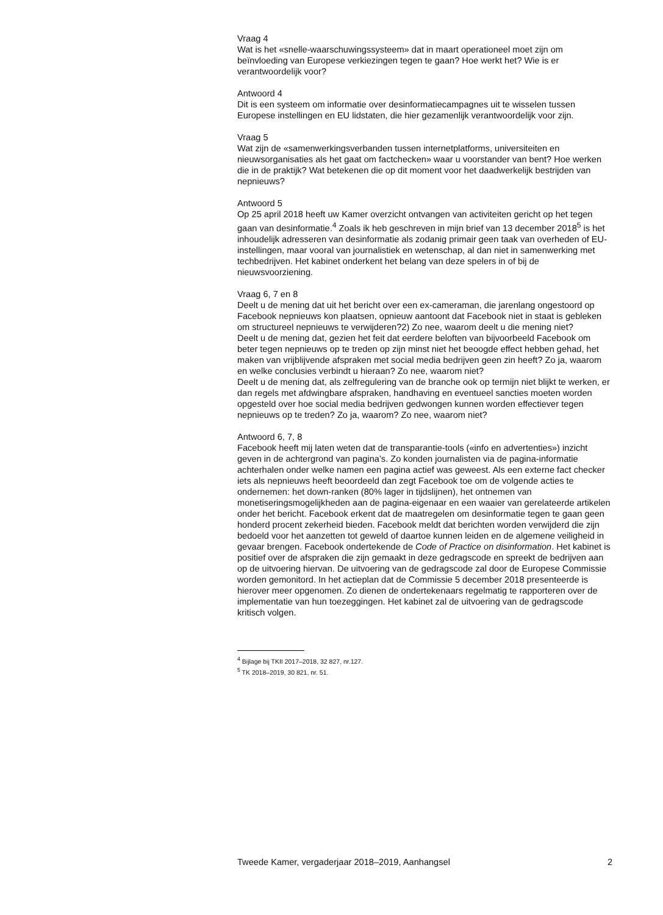Vraag 4
Wat is het «snelle-waarschuwingssysteem» dat in maart operationeel moet zijn om beïnvloeding van Europese verkiezingen tegen te gaan? Hoe werkt het? Wie is er verantwoordelijk voor?
Antwoord 4
Dit is een systeem om informatie over desinformatiecampagnes uit te wisselen tussen Europese instellingen en EU lidstaten, die hier gezamenlijk verantwoordelijk voor zijn.
Vraag 5
Wat zijn de «samenwerkingsverbanden tussen internetplatforms, universiteiten en nieuwsorganisaties als het gaat om factchecken» waar u voorstander van bent? Hoe werken die in de praktijk? Wat betekenen die op dit moment voor het daadwerkelijk bestrijden van nepnieuws?
Antwoord 5
Op 25 april 2018 heeft uw Kamer overzicht ontvangen van activiteiten gericht op het tegen gaan van desinformatie.<sup>4</sup> Zoals ik heb geschreven in mijn brief van 13 december 2018<sup>5</sup> is het inhoudelijk adresseren van desinformatie als zodanig primair geen taak van overheden of EU-instellingen, maar vooral van journalistiek en wetenschap, al dan niet in samenwerking met techbedrijven. Het kabinet onderkent het belang van deze spelers in of bij de nieuwsvoorziening.
Vraag 6, 7 en 8
Deelt u de mening dat uit het bericht over een ex-cameraman, die jarenlang ongestoord op Facebook nepnieuws kon plaatsen, opnieuw aantoont dat Facebook niet in staat is gebleken om structureel nepnieuws te verwijderen?2) Zo nee, waarom deelt u die mening niet?
Deelt u de mening dat, gezien het feit dat eerdere beloften van bijvoorbeeld Facebook om beter tegen nepnieuws op te treden op zijn minst niet het beoogde effect hebben gehad, het maken van vrijblijvende afspraken met social media bedrijven geen zin heeft? Zo ja, waarom en welke conclusies verbindt u hieraan? Zo nee, waarom niet?
Deelt u de mening dat, als zelfregulering van de branche ook op termijn niet blijkt te werken, er dan regels met afdwingbare afspraken, handhaving en eventueel sancties moeten worden opgesteld over hoe social media bedrijven gedwongen kunnen worden effectiever tegen nepnieuws op te treden? Zo ja, waarom? Zo nee, waarom niet?
Antwoord 6, 7, 8
Facebook heeft mij laten weten dat de transparantie-tools («info en advertenties») inzicht geven in de achtergrond van pagina’s. Zo konden journalisten via de pagina-informatie achterhalen onder welke namen een pagina actief was geweest. Als een externe fact checker iets als nepnieuws heeft beoordeeld dan zegt Facebook toe om de volgende acties te ondernemen: het down-ranken (80% lager in tijdslijnen), het ontnemen van monetiseringsmogelijkheden aan de pagina-eigenaar en een waaier van gerelateerde artikelen onder het bericht. Facebook erkent dat de maatregelen om desinformatie tegen te gaan geen honderd procent zekerheid bieden. Facebook meldt dat berichten worden verwijderd die zijn bedoeld voor het aanzetten tot geweld of daartoe kunnen leiden en de algemene veiligheid in gevaar brengen. Facebook ondertekende de Code of Practice on disinformation. Het kabinet is positief over de afspraken die zijn gemaakt in deze gedragscode en spreekt de bedrijven aan op de uitvoering hiervan. De uitvoering van de gedragscode zal door de Europese Commissie worden gemonitord. In het actieplan dat de Commissie 5 december 2018 presenteerde is hierover meer opgenomen. Zo dienen de ondertekenaars regelmatig te rapporteren over de implementatie van hun toezeggingen. Het kabinet zal de uitvoering van de gedragscode kritisch volgen.
<sup>4</sup> Bijlage bij TKII 2017–2018, 32 827, nr.127.
<sup>5</sup> TK 2018–2019, 30 821, nr. 51.
Tweede Kamer, vergaderjaar 2018–2019, Aanhangsel 2